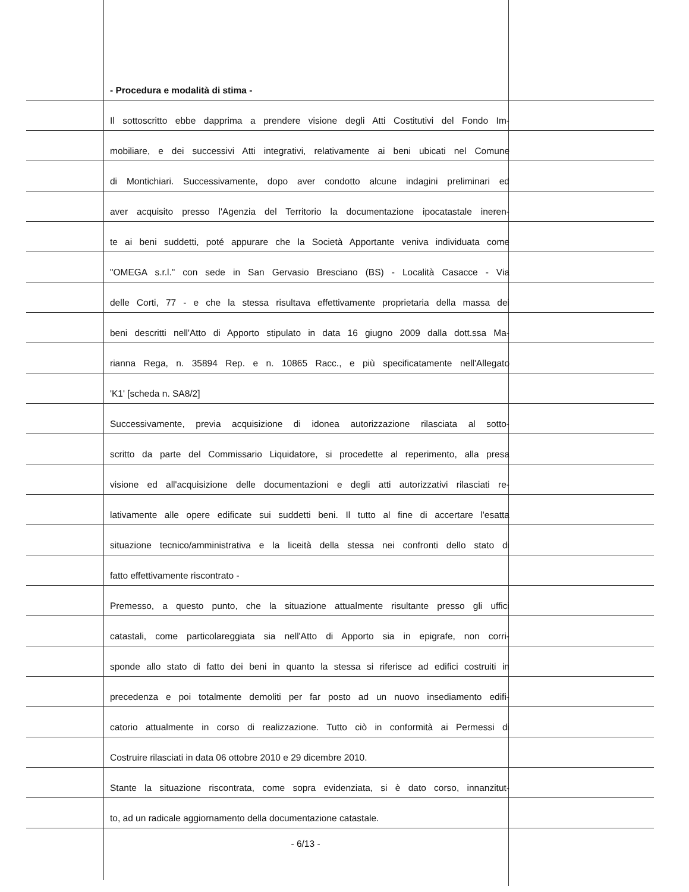- Procedura e modalità di stima -
Il sottoscritto ebbe dapprima a prendere visione degli Atti Costitutivi del Fondo Im-
mobiliare, e dei successivi Atti integrativi, relativamente ai beni ubicati nel Comune
di Montichiari. Successivamente, dopo aver condotto alcune indagini preliminari ed
aver acquisito presso l'Agenzia del Territorio la documentazione ipocatastale ineren-
te ai beni suddetti, poté appurare che la Società Apportante veniva individuata come
"OMEGA s.r.l." con sede in San Gervasio Bresciano (BS) - Località Casacce - Via
delle Corti, 77 - e che la stessa risultava effettivamente proprietaria della massa dei
beni descritti nell'Atto di Apporto stipulato in data 16 giugno 2009 dalla dott.ssa Ma-
rianna Rega, n. 35894 Rep. e n. 10865 Racc., e più specificatamente nell'Allegato
'K1' [scheda n. SA8/2]
Successivamente, previa acquisizione di idonea autorizzazione rilasciata al sotto-
scritto da parte del Commissario Liquidatore, si procedette al reperimento, alla presa
visione ed all'acquisizione delle documentazioni e degli atti autorizzativi rilasciati re-
lativamente alle opere edificate sui suddetti beni. Il tutto al fine di accertare l'esatta
situazione tecnico/amministrativa e la liceità della stessa nei confronti dello stato di
fatto effettivamente riscontrato -
Premesso, a questo punto, che la situazione attualmente risultante presso gli uffici
catastali, come particolareggiata sia nell'Atto di Apporto sia in epigrafe, non corri-
sponde allo stato di fatto dei beni in quanto la stessa si riferisce ad edifici costruiti in
precedenza e poi totalmente demoliti per far posto ad un nuovo insediamento edifi-
catorio attualmente in corso di realizzazione. Tutto ciò in conformità ai Permessi di
Costruire rilasciati in data 06 ottobre 2010 e 29 dicembre 2010.
Stante la situazione riscontrata, come sopra evidenziata, si è dato corso, innanzitut-
to, ad un radicale aggiornamento della documentazione catastale.
- 6/13 -